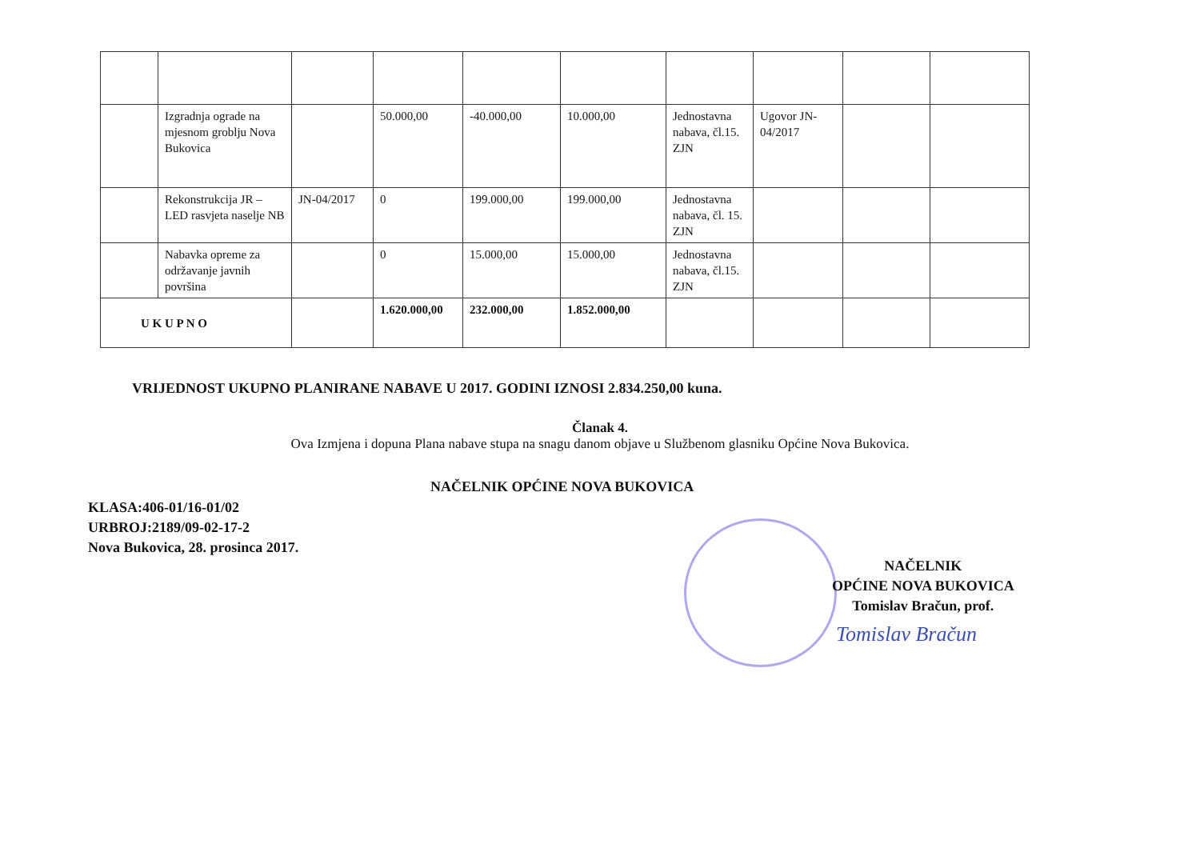| | Izgradnja ograde na mjesnom groblju Nova Bukovica | | 50.000,00 | -40.000,00 | 10.000,00 | Jednostavna nabava, čl.15. ZJN | Ugovor JN-04/2017 | | |
| | Rekonstrukcija JR – LED rasvjeta naselje NB | JN-04/2017 | 0 | 199.000,00 | 199.000,00 | Jednostavna nabava, čl. 15. ZJN | | | |
| | Nabavka opreme za održavanje javnih površina | | 0 | 15.000,00 | 15.000,00 | Jednostavna nabava, čl.15. ZJN | | | |
| U K U P N O | | | 1.620.000,00 | 232.000,00 | 1.852.000,00 | | | | |
VRIJEDNOST UKUPNO PLANIRANE NABAVE U 2017. GODINI IZNOSI 2.834.250,00 kuna.
Članak 4.
Ova Izmjena i dopuna Plana nabave stupa na snagu danom objave u Službenom glasniku Općine Nova Bukovica.
NAČELNIK OPĆINE NOVA BUKOVICA
KLASA:406-01/16-01/02
URBROJ:2189/09-02-17-2
Nova Bukovica, 28. prosinca 2017.
NAČELNIK
OPĆINE NOVA BUKOVICA
Tomislav Bračun, prof.
Tomislav Bračun